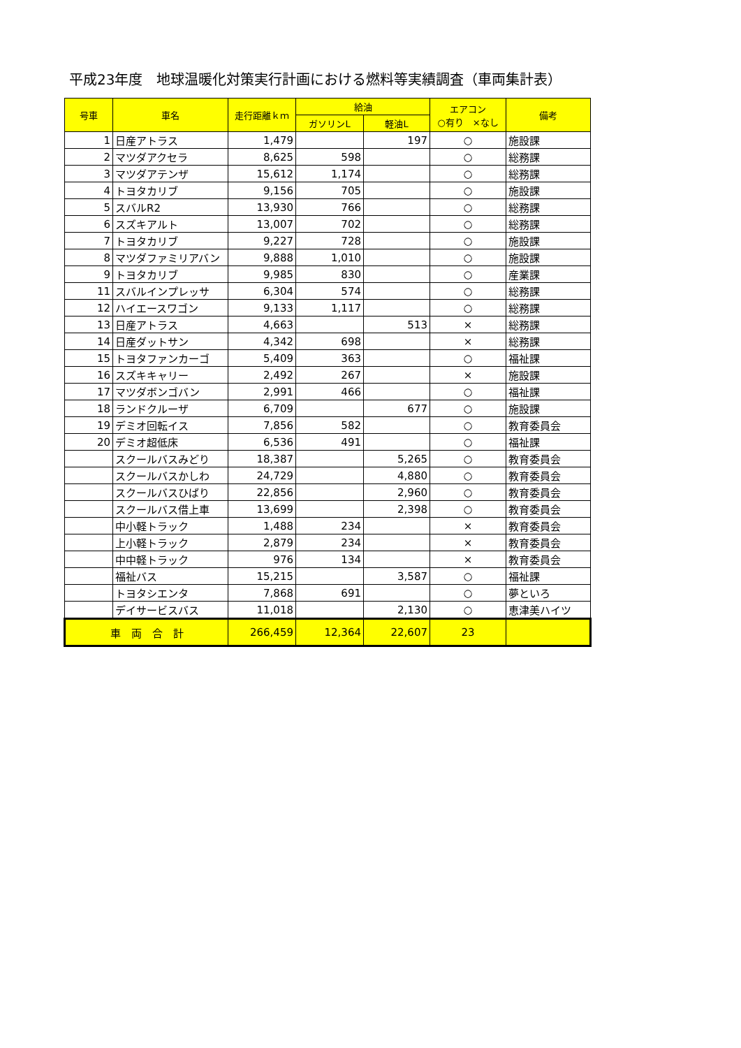平成23年度　地球温暖化対策実行計画における燃料等実績調査（車両集計表）
| 号車 | 車名 | 走行距離ｋｍ | 給油 | | エアコン ○有り ×なし | 備考 |
| --- | --- | --- | --- | --- | --- | --- |
| | | | ガソリンL | 軽油L | | |
| 1 | 日産アトラス | 1,479 | | 197 | ○ | 施設課 |
| 2 | マツダアクセラ | 8,625 | 598 | | ○ | 総務課 |
| 3 | マツダアテンザ | 15,612 | 1,174 | | ○ | 総務課 |
| 4 | トヨタカリブ | 9,156 | 705 | | ○ | 施設課 |
| 5 | スバルR2 | 13,930 | 766 | | ○ | 総務課 |
| 6 | スズキアルト | 13,007 | 702 | | ○ | 総務課 |
| 7 | トヨタカリブ | 9,227 | 728 | | ○ | 施設課 |
| 8 | マツダファミリアバン | 9,888 | 1,010 | | ○ | 施設課 |
| 9 | トヨタカリブ | 9,985 | 830 | | ○ | 産業課 |
| 11 | スバルインプレッサ | 6,304 | 574 | | ○ | 総務課 |
| 12 | ハイエースワゴン | 9,133 | 1,117 | | ○ | 総務課 |
| 13 | 日産アトラス | 4,663 | | 513 | × | 総務課 |
| 14 | 日産ダットサン | 4,342 | 698 | | × | 総務課 |
| 15 | トヨタファンカーゴ | 5,409 | 363 | | ○ | 福祉課 |
| 16 | スズキキャリー | 2,492 | 267 | | × | 施設課 |
| 17 | マツダボンゴバン | 2,991 | 466 | | ○ | 福祉課 |
| 18 | ランドクルーザ | 6,709 | | 677 | ○ | 施設課 |
| 19 | デミオ回転イス | 7,856 | 582 | | ○ | 教育委員会 |
| 20 | デミオ超低床 | 6,536 | 491 | | ○ | 福祉課 |
| | スクールバスみどり | 18,387 | | 5,265 | ○ | 教育委員会 |
| | スクールバスかしわ | 24,729 | | 4,880 | ○ | 教育委員会 |
| | スクールバスひばり | 22,856 | | 2,960 | ○ | 教育委員会 |
| | スクールバス借上車 | 13,699 | | 2,398 | ○ | 教育委員会 |
| | 中小軽トラック | 1,488 | 234 | | × | 教育委員会 |
| | 上小軽トラック | 2,879 | 234 | | × | 教育委員会 |
| | 中中軽トラック | 976 | 134 | | × | 教育委員会 |
| | 福祉バス | 15,215 | | 3,587 | ○ | 福祉課 |
| | トヨタシエンタ | 7,868 | 691 | | ○ | 夢といろ |
| | デイサービスバス | 11,018 | | 2,130 | ○ | 恵津美ハイツ |
| 車 両 合 計 | | 266,459 | 12,364 | 22,607 | 23 | |